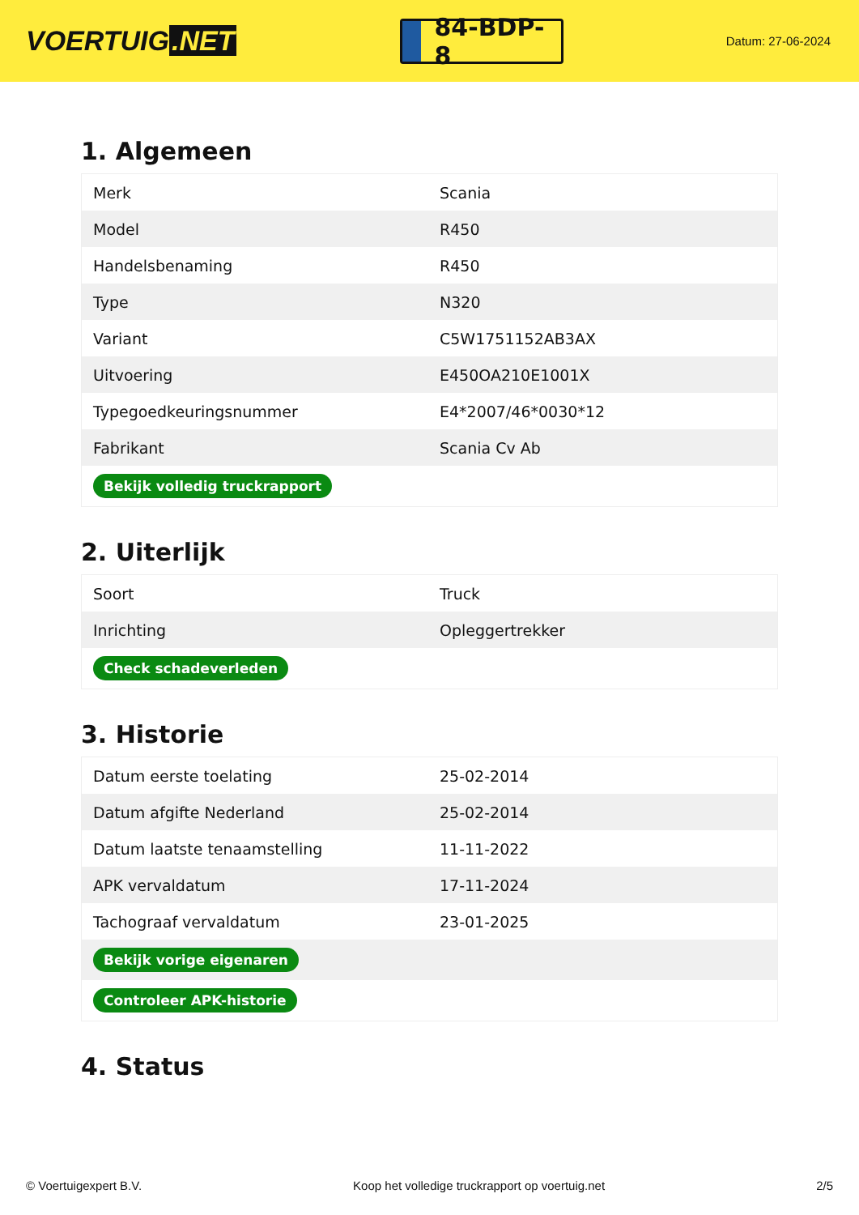VOERTUIG.NET
84-BDP-8
Datum: 27-06-2024
1. Algemeen
| Merk | Scania |
| Model | R450 |
| Handelsbenaming | R450 |
| Type | N320 |
| Variant | C5W1751152AB3AX |
| Uitvoering | E450OA210E1001X |
| Typegoedkeuringsnummer | E4*2007/46*0030*12 |
| Fabrikant | Scania Cv Ab |
| Bekijk volledig truckrapport | |
2. Uiterlijk
| Soort | Truck |
| Inrichting | Opleggertrekker |
| Check schadeverleden | |
3. Historie
| Datum eerste toelating | 25-02-2014 |
| Datum afgifte Nederland | 25-02-2014 |
| Datum laatste tenaamstelling | 11-11-2022 |
| APK vervaldatum | 17-11-2024 |
| Tachograaf vervaldatum | 23-01-2025 |
| Bekijk vorige eigenaren | |
| Controleer APK-historie | |
4. Status
© Voertuigexpert B.V. Koop het volledige truckrapport op voertuig.net 2/5